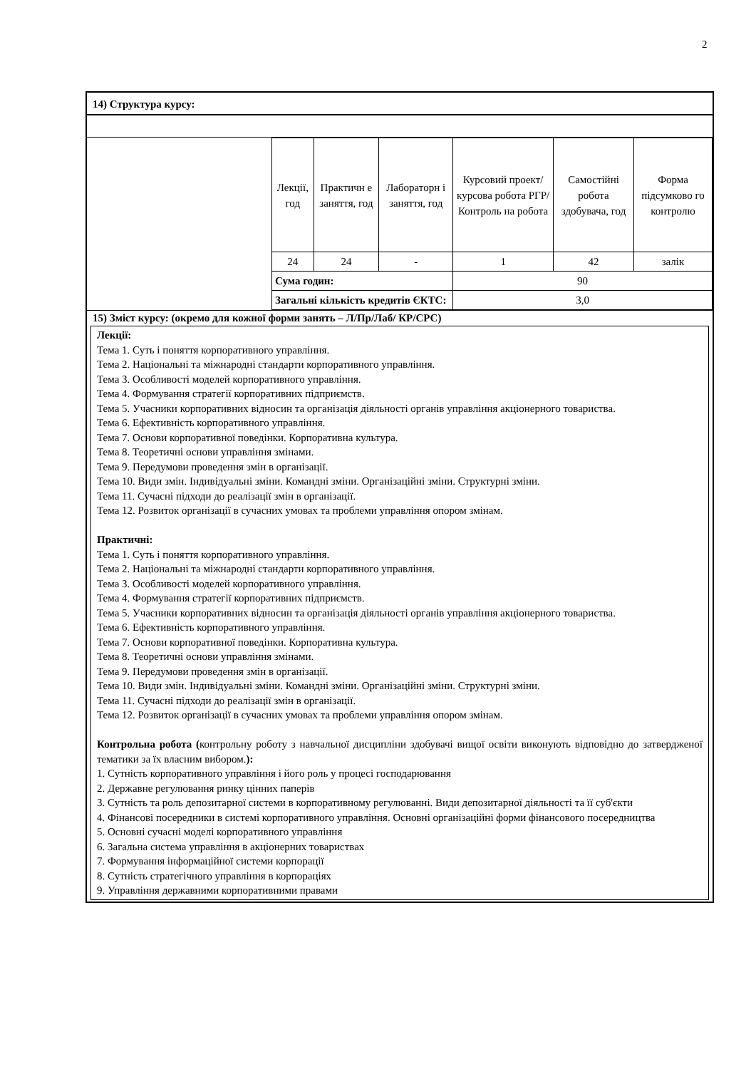2
14) Структура курсу:
| Лекції, год | Практичн е заняття, год | Лабораторн і заняття, год | Курсовий проект/ курсова робота РГР/Контроль на робота | Самостійні робота здобувача, год | Форма підсумково го контролю |
| 24 | 24 | - | 1 | 42 | залік |
| Сума годин: | | | 90 | | |
| Загальні кількість кредитів ЄКТС: | | | 3,0 | | |
15) Зміст курсу: (окремо для кожної форми занять – Л/Пр/Лаб/ КР/СРС)
Лекції:
Тема 1. Суть і поняття корпоративного управління.
Тема 2. Національні та міжнародні стандарти корпоративного управління.
Тема 3. Особливості моделей корпоративного управління.
Тема 4. Формування стратегії корпоративних підприємств.
Тема 5. Учасники корпоративних відносин та організація діяльності органів управління акціонерного товариства.
Тема 6. Ефективність корпоративного управління.
Тема 7. Основи корпоративної поведінки. Корпоративна культура.
Тема 8. Теоретичні основи управління змінами.
Тема 9. Передумови проведення змін в організації.
Тема 10. Види змін. Індивідуальні зміни. Командні зміни. Організаційні зміни. Структурні зміни.
Тема 11. Сучасні підходи до реалізації змін в організації.
Тема 12. Розвиток організації в сучасних умовах та проблеми управління опором змінам.
Практичні:
Тема 1. Суть і поняття корпоративного управління.
Тема 2. Національні та міжнародні стандарти корпоративного управління.
Тема 3. Особливості моделей корпоративного управління.
Тема 4. Формування стратегії корпоративних підприємств.
Тема 5. Учасники корпоративних відносин та організація діяльності органів управління акціонерного товариства.
Тема 6. Ефективність корпоративного управління.
Тема 7. Основи корпоративної поведінки. Корпоративна культура.
Тема 8. Теоретичні основи управління змінами.
Тема 9. Передумови проведення змін в організації.
Тема 10. Види змін. Індивідуальні зміни. Командні зміни. Організаційні зміни. Структурні зміни.
Тема 11. Сучасні підходи до реалізації змін в організації.
Тема 12. Розвиток організації в сучасних умовах та проблеми управління опором змінам.
Контрольна робота (контрольну роботу з навчальної дисципліни здобувачі вищої освіти виконують відповідно до затвердженої тематики за їх власним вибором.):
1. Сутність корпоративного управління і його роль у процесі господарювання
2. Державне регулювання ринку цінних паперів
3. Сутність та роль депозитарної системи в корпоративному регулюванні. Види депозитарної діяльності та її суб'єкти
4. Фінансові посередники в системі корпоративного управління. Основні організаційні форми фінансового посередництва
5. Основні сучасні моделі корпоративного управління
6. Загальна система управління в акціонерних товариствах
7. Формування інформаційної системи корпорації
8. Сутність стратегічного управління в корпораціях
9. Управління державними корпоративними правами